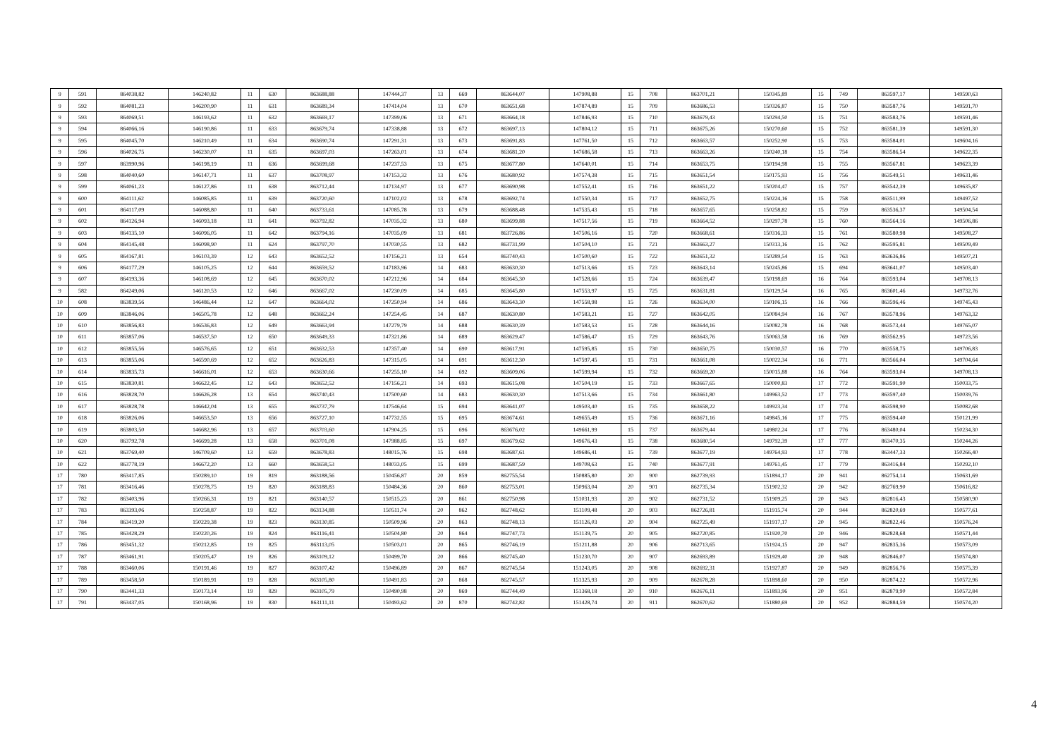| 9 | 591 | 864038,82 | 146240,82 | 11 | 630 | 863688,88 | 147444,37 | 13 | 669 | 863644,07 | 147908,88 | 15 | 708 | 863701,21 | 150345,89 | 15 | 749 | 863597,17 | 149590,63 |
| 9 | 592 | 864081,23 | 146200,90 | 11 | 631 | 863689,34 | 147414,04 | 13 | 670 | 863651,68 | 147874,89 | 15 | 709 | 863686,53 | 150326,87 | 15 | 750 | 863587,76 | 149591,70 |
| 9 | 593 | 864069,51 | 146193,62 | 11 | 632 | 863669,17 | 147399,06 | 13 | 671 | 863664,18 | 147846,93 | 15 | 710 | 863679,43 | 150294,50 | 15 | 751 | 863583,76 | 149591,46 |
| 9 | 594 | 864066,16 | 146190,86 | 11 | 633 | 863679,74 | 147338,88 | 13 | 672 | 863697,13 | 147804,12 | 15 | 711 | 863675,26 | 150270,60 | 15 | 752 | 863581,39 | 149591,30 |
| 9 | 595 | 864045,70 | 146210,49 | 11 | 634 | 863690,74 | 147291,31 | 13 | 673 | 863691,83 | 147761,50 | 15 | 712 | 863663,57 | 150252,90 | 15 | 753 | 863584,01 | 149604,16 |
| 9 | 596 | 864026,75 | 146230,07 | 11 | 635 | 863697,03 | 147263,01 | 13 | 674 | 863681,20 | 147686,58 | 15 | 713 | 863663,26 | 150240,18 | 15 | 754 | 863586,54 | 149622,35 |
| 9 | 597 | 863990,96 | 146198,19 | 11 | 636 | 863699,68 | 147237,53 | 13 | 675 | 863677,80 | 147640,01 | 15 | 714 | 863653,75 | 150194,98 | 15 | 755 | 863567,81 | 149623,39 |
| 9 | 598 | 864040,60 | 146147,71 | 11 | 637 | 863708,97 | 147153,32 | 13 | 676 | 863680,92 | 147574,38 | 15 | 715 | 863651,54 | 150175,93 | 15 | 756 | 863549,51 | 149631,46 |
| 9 | 599 | 864061,23 | 146127,86 | 11 | 638 | 863712,44 | 147134,97 | 13 | 677 | 863690,98 | 147552,41 | 15 | 716 | 863651,22 | 150204,47 | 15 | 757 | 863542,39 | 149635,87 |
| 9 | 600 | 864111,62 | 146085,85 | 11 | 639 | 863720,60 | 147102,02 | 13 | 678 | 863692,74 | 147550,34 | 15 | 717 | 863652,75 | 150224,16 | 15 | 758 | 863511,99 | 149497,52 |
| 9 | 601 | 864117,09 | 146088,80 | 11 | 640 | 863733,61 | 147085,78 | 13 | 679 | 863688,48 | 147535,43 | 15 | 718 | 863657,65 | 150258,82 | 15 | 759 | 863536,37 | 149504,54 |
| 9 | 602 | 864126,94 | 146093,18 | 11 | 641 | 863792,82 | 147035,32 | 13 | 680 | 863699,88 | 147517,56 | 15 | 719 | 863664,52 | 150297,78 | 15 | 760 | 863564,16 | 149506,86 |
| 9 | 603 | 864135,10 | 146096,05 | 11 | 642 | 863794,16 | 147035,09 | 13 | 681 | 863726,86 | 147506,16 | 15 | 720 | 863668,61 | 150316,33 | 15 | 761 | 863580,98 | 149508,27 |
| 9 | 604 | 864145,48 | 146098,90 | 11 | 624 | 863797,70 | 147030,55 | 13 | 682 | 863731,99 | 147504,10 | 15 | 721 | 863663,27 | 150313,16 | 15 | 762 | 863595,81 | 149509,49 |
| 9 | 605 | 864167,81 | 146103,39 | 12 | 643 | 863652,52 | 147156,21 | 13 | 654 | 863740,43 | 147500,60 | 15 | 722 | 863651,32 | 150289,54 | 15 | 763 | 863636,86 | 149507,21 |
| 9 | 606 | 864177,29 | 146105,25 | 12 | 644 | 863659,52 | 147183,96 | 14 | 683 | 863630,30 | 147513,66 | 15 | 723 | 863643,14 | 150245,86 | 15 | 694 | 863641,07 | 149503,40 |
| 9 | 607 | 864193,36 | 146108,69 | 12 | 645 | 863670,02 | 147212,96 | 14 | 684 | 863645,30 | 147528,66 | 15 | 724 | 863639,47 | 150198,69 | 16 | 764 | 863593,04 | 149708,13 |
| 9 | 582 | 864249,06 | 146120,53 | 12 | 646 | 863667,02 | 147230,09 | 14 | 685 | 863645,80 | 147553,97 | 15 | 725 | 863631,81 | 150129,54 | 16 | 765 | 863601,46 | 149732,76 |
| 10 | 608 | 863839,56 | 146486,44 | 12 | 647 | 863664,02 | 147250,94 | 14 | 686 | 863643,30 | 147558,98 | 15 | 726 | 863634,00 | 150106,15 | 16 | 766 | 863596,46 | 149745,43 |
| 10 | 609 | 863846,06 | 146505,78 | 12 | 648 | 863662,24 | 147254,45 | 14 | 687 | 863630,80 | 147583,21 | 15 | 727 | 863642,05 | 150084,94 | 16 | 767 | 863578,96 | 149763,32 |
| 10 | 610 | 863856,83 | 146536,83 | 12 | 649 | 863663,94 | 147279,79 | 14 | 688 | 863630,39 | 147583,53 | 15 | 728 | 863644,16 | 150082,78 | 16 | 768 | 863573,44 | 149765,07 |
| 10 | 611 | 863857,06 | 146537,50 | 12 | 650 | 863649,33 | 147321,86 | 14 | 689 | 863629,47 | 147586,47 | 15 | 729 | 863643,76 | 150063,58 | 16 | 769 | 863562,95 | 149723,56 |
| 10 | 612 | 863855,56 | 146576,65 | 12 | 651 | 863632,53 | 147357,40 | 14 | 690 | 863617,91 | 147595,85 | 15 | 730 | 863650,75 | 150030,57 | 16 | 770 | 863558,75 | 149706,83 |
| 10 | 613 | 863855,06 | 146590,69 | 12 | 652 | 863626,83 | 147315,05 | 14 | 691 | 863612,30 | 147597,45 | 15 | 731 | 863661,08 | 150022,34 | 16 | 771 | 863566,04 | 149704,64 |
| 10 | 614 | 863835,73 | 146616,01 | 12 | 653 | 863630,66 | 147255,10 | 14 | 692 | 863609,06 | 147599,94 | 15 | 732 | 863669,20 | 150015,88 | 16 | 764 | 863593,04 | 149708,13 |
| 10 | 615 | 863830,81 | 146622,45 | 12 | 643 | 863652,52 | 147156,21 | 14 | 693 | 863615,08 | 147504,19 | 15 | 733 | 863667,65 | 150000,83 | 17 | 772 | 863591,90 | 150033,75 |
| 10 | 616 | 863828,70 | 146626,28 | 13 | 654 | 863740,43 | 147500,60 | 14 | 683 | 863630,30 | 147513,66 | 15 | 734 | 863661,80 | 149963,52 | 17 | 773 | 863597,40 | 150039,76 |
| 10 | 617 | 863828,78 | 146642,04 | 13 | 655 | 863737,79 | 147546,64 | 15 | 694 | 863641,07 | 149503,40 | 15 | 735 | 863658,22 | 149923,34 | 17 | 774 | 863598,90 | 150082,68 |
| 10 | 618 | 863826,06 | 146653,50 | 13 | 656 | 863727,10 | 147732,55 | 15 | 695 | 863674,61 | 149655,49 | 15 | 736 | 863671,16 | 149845,16 | 17 | 775 | 863594,40 | 150121,99 |
| 10 | 619 | 863803,50 | 146682,96 | 13 | 657 | 863703,60 | 147904,25 | 15 | 696 | 863676,02 | 149661,99 | 15 | 737 | 863679,44 | 149802,24 | 17 | 776 | 863480,04 | 150234,30 |
| 10 | 620 | 863792,78 | 146699,28 | 13 | 658 | 863701,08 | 147988,85 | 15 | 697 | 863679,62 | 149676,43 | 15 | 738 | 863680,54 | 149792,39 | 17 | 777 | 863470,35 | 150244,26 |
| 10 | 621 | 863769,40 | 146709,60 | 13 | 659 | 863678,83 | 148015,76 | 15 | 698 | 863687,61 | 149686,41 | 15 | 739 | 863677,19 | 149764,93 | 17 | 778 | 863447,33 | 150266,40 |
| 10 | 622 | 863778,19 | 146672,20 | 13 | 660 | 863658,53 | 148033,05 | 15 | 699 | 863687,59 | 149708,63 | 15 | 740 | 863677,91 | 149761,45 | 17 | 779 | 863416,84 | 150292,10 |
| 17 | 780 | 863417,85 | 150289,10 | 19 | 819 | 863188,56 | 150456,87 | 20 | 859 | 862755,54 | 150885,80 | 20 | 900 | 862739,93 | 151894,17 | 20 | 941 | 862754,14 | 150631,69 |
| 17 | 781 | 863416,46 | 150278,75 | 19 | 820 | 863188,83 | 150484,36 | 20 | 860 | 862753,01 | 150963,04 | 20 | 901 | 862735,34 | 151902,32 | 20 | 942 | 862769,90 | 150616,82 |
| 17 | 782 | 863403,96 | 150266,31 | 19 | 821 | 863140,57 | 150515,23 | 20 | 861 | 862750,98 | 151031,93 | 20 | 902 | 862731,52 | 151909,25 | 20 | 943 | 862816,43 | 150580,90 |
| 17 | 783 | 863393,06 | 150258,87 | 19 | 822 | 863134,88 | 150511,74 | 20 | 862 | 862748,62 | 151109,48 | 20 | 903 | 862726,81 | 151915,74 | 20 | 944 | 862820,69 | 150577,61 |
| 17 | 784 | 863419,20 | 150229,38 | 19 | 823 | 863130,85 | 150509,96 | 20 | 863 | 862748,13 | 151126,03 | 20 | 904 | 862725,49 | 151917,17 | 20 | 945 | 862822,46 | 150576,24 |
| 17 | 785 | 863428,29 | 150220,26 | 19 | 824 | 863116,41 | 150504,80 | 20 | 864 | 862747,73 | 151139,75 | 20 | 905 | 862720,85 | 151920,70 | 20 | 946 | 862828,68 | 150571,44 |
| 17 | 786 | 863451,32 | 150212,85 | 19 | 825 | 863113,05 | 150503,01 | 20 | 865 | 862746,19 | 151211,88 | 20 | 906 | 862713,65 | 151924,15 | 20 | 947 | 862835,36 | 150573,09 |
| 17 | 787 | 863461,91 | 150205,47 | 19 | 826 | 863109,12 | 150499,70 | 20 | 866 | 862745,40 | 151230,70 | 20 | 907 | 862693,89 | 151929,40 | 20 | 948 | 862846,07 | 150574,80 |
| 17 | 788 | 863460,06 | 150191,46 | 19 | 827 | 863107,42 | 150496,89 | 20 | 867 | 862745,54 | 151243,05 | 20 | 908 | 862692,31 | 151927,87 | 20 | 949 | 862856,76 | 150575,39 |
| 17 | 789 | 863458,50 | 150189,91 | 19 | 828 | 863105,80 | 150491,83 | 20 | 868 | 862745,57 | 151325,93 | 20 | 909 | 862678,28 | 151898,60 | 20 | 950 | 862874,22 | 150572,96 |
| 17 | 790 | 863441,33 | 150173,14 | 19 | 829 | 863105,79 | 150490,98 | 20 | 869 | 862744,49 | 151368,18 | 20 | 910 | 862676,11 | 151893,96 | 20 | 951 | 862879,90 | 150572,84 |
| 17 | 791 | 863437,05 | 150168,96 | 19 | 830 | 863111,11 | 150493,62 | 20 | 870 | 862742,82 | 151428,74 | 20 | 911 | 862670,62 | 151880,69 | 20 | 952 | 862884,59 | 150574,20 |
4